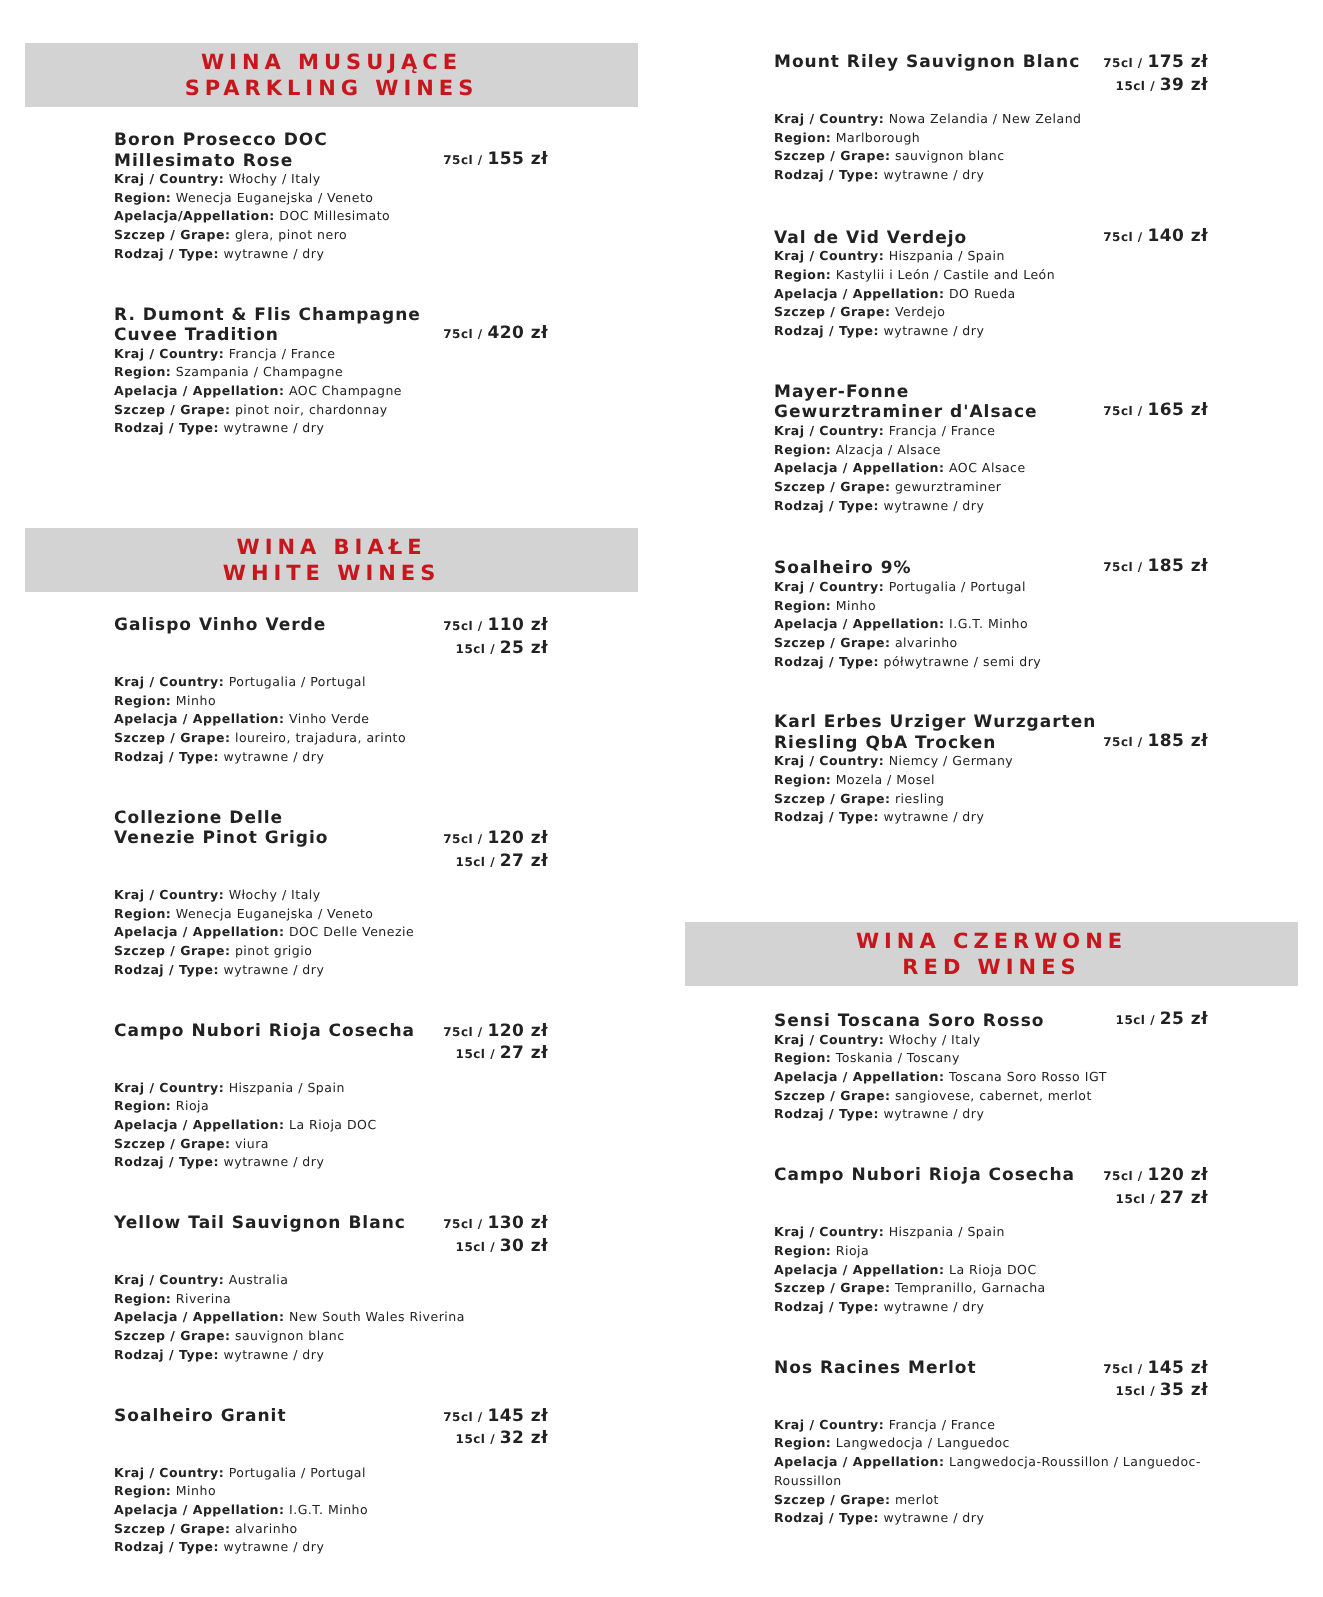WINA MUSUJĄCE
SPARKLING WINES
Boron Prosecco DOC
Millesimato Rose
75cl / 155 zł
Kraj / Country: Włochy / Italy
Region: Wenecja Euganejska / Veneto
Apelacja/Appellation: DOC Millesimato
Szczep / Grape: glera, pinot nero
Rodzaj / Type: wytrawne / dry
R. Dumont & Flis Champagne
Cuvee Tradition
75cl / 420 zł
Kraj / Country: Francja / France
Region: Szampania / Champagne
Apelacja / Appellation: AOC Champagne
Szczep / Grape: pinot noir, chardonnay
Rodzaj / Type: wytrawne / dry
WINA BIAŁE
WHITE WINES
Galispo Vinho Verde
75cl / 110 zł
15cl / 25 zł
Kraj / Country: Portugalia / Portugal
Region: Minho
Apelacja / Appellation: Vinho Verde
Szczep / Grape: loureiro, trajadura, arinto
Rodzaj / Type: wytrawne / dry
Collezione Delle
Venezie Pinot Grigio
75cl / 120 zł
15cl / 27 zł
Kraj / Country: Włochy / Italy
Region: Wenecja Euganejska / Veneto
Apelacja / Appellation: DOC Delle Venezie
Szczep / Grape: pinot grigio
Rodzaj / Type: wytrawne / dry
Campo Nubori Rioja Cosecha
75cl / 120 zł
15cl / 27 zł
Kraj / Country: Hiszpania / Spain
Region: Rioja
Apelacja / Appellation: La Rioja DOC
Szczep / Grape: viura
Rodzaj / Type: wytrawne / dry
Yellow Tail Sauvignon Blanc
75cl / 130 zł
15cl / 30 zł
Kraj / Country: Australia
Region: Riverina
Apelacja / Appellation: New South Wales Riverina
Szczep / Grape: sauvignon blanc
Rodzaj / Type: wytrawne / dry
Soalheiro Granit
75cl / 145 zł
15cl / 32 zł
Kraj / Country: Portugalia / Portugal
Region: Minho
Apelacja / Appellation: I.G.T. Minho
Szczep / Grape: alvarinho
Rodzaj / Type: wytrawne / dry
Mount Riley Sauvignon Blanc
75cl / 175 zł
15cl / 39 zł
Kraj / Country: Nowa Zelandia / New Zeland
Region: Marlborough
Szczep / Grape: sauvignon blanc
Rodzaj / Type: wytrawne / dry
Val de Vid Verdejo
75cl / 140 zł
Kraj / Country: Hiszpania / Spain
Region: Kastylii i León / Castile and León
Apelacja / Appellation: DO Rueda
Szczep / Grape: Verdejo
Rodzaj / Type: wytrawne / dry
Mayer-Fonne
Gewurztraminer d'Alsace
75cl / 165 zł
Kraj / Country: Francja / France
Region: Alzacja / Alsace
Apelacja / Appellation: AOC Alsace
Szczep / Grape: gewurztraminer
Rodzaj / Type: wytrawne / dry
Soalheiro 9%
75cl / 185 zł
Kraj / Country: Portugalia / Portugal
Region: Minho
Apelacja / Appellation: I.G.T. Minho
Szczep / Grape: alvarinho
Rodzaj / Type: półwytrawne / semi dry
Karl Erbes Urziger Wurzgarten
Riesling QbA Trocken
75cl / 185 zł
Kraj / Country: Niemcy / Germany
Region: Mozela / Mosel
Szczep / Grape: riesling
Rodzaj / Type: wytrawne / dry
WINA CZERWONE
RED WINES
Sensi Toscana Soro Rosso
15cl / 25 zł
Kraj / Country: Włochy / Italy
Region: Toskania / Toscany
Apelacja / Appellation: Toscana Soro Rosso IGT
Szczep / Grape: sangiovese, cabernet, merlot
Rodzaj / Type: wytrawne / dry
Campo Nubori Rioja Cosecha
75cl / 120 zł
15cl / 27 zł
Kraj / Country: Hiszpania / Spain
Region: Rioja
Apelacja / Appellation: La Rioja DOC
Szczep / Grape: Tempranillo, Garnacha
Rodzaj / Type: wytrawne / dry
Nos Racines Merlot
75cl / 145 zł
15cl / 35 zł
Kraj / Country: Francja / France
Region: Langwedocja / Languedoc
Apelacja / Appellation: Langwedocja-Roussillon / Languedoc-Roussillon
Szczep / Grape: merlot
Rodzaj / Type: wytrawne / dry